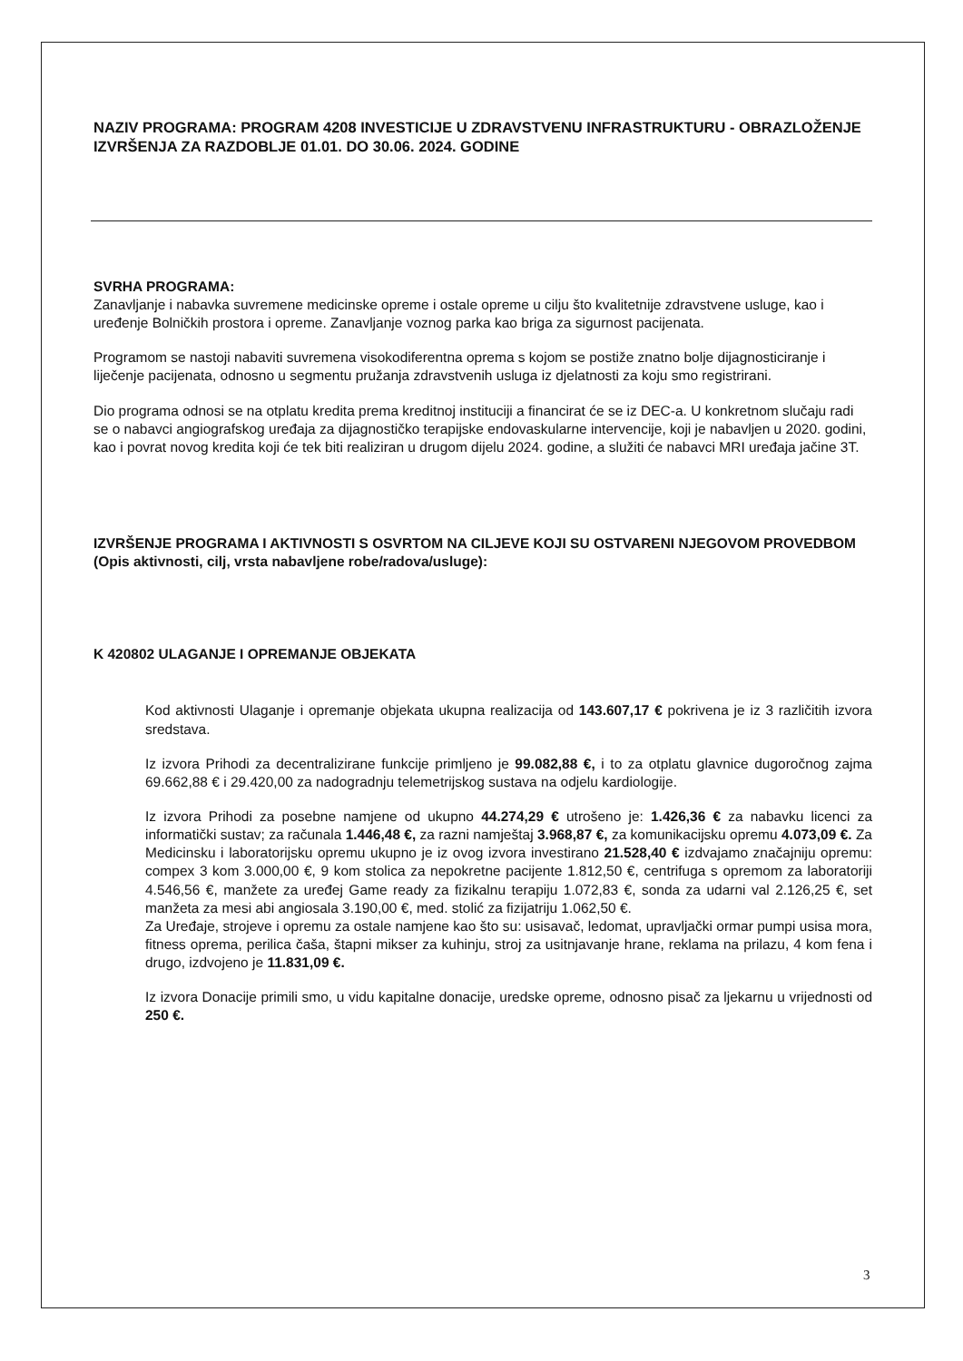NAZIV PROGRAMA: PROGRAM 4208 INVESTICIJE U ZDRAVSTVENU INFRASTRUKTURU - OBRAZLOŽENJE IZVRŠENJA ZA RAZDOBLJE 01.01. DO 30.06. 2024. GODINE
SVRHA PROGRAMA:
Zanavljanje i nabavka suvremene medicinske opreme i ostale opreme u cilju što kvalitetnije zdravstvene usluge, kao i uređenje Bolničkih prostora i opreme. Zanavljanje voznog parka kao briga za sigurnost pacijenata.
Programom se nastoji nabaviti suvremena visokodiferentna oprema s kojom se postiže znatno bolje dijagnosticiranje i liječenje pacijenata, odnosno u segmentu pružanja zdravstvenih usluga iz djelatnosti za koju smo registrirani.
Dio programa odnosi se na otplatu kredita prema kreditnoj instituciji a financirat će se iz DEC-a. U konkretnom slučaju radi se o nabavci angiografskog uređaja za dijagnostičko terapijske endovaskularne intervencije, koji je nabavljen u 2020. godini, kao i povrat novog kredita koji će tek biti realiziran u drugom dijelu 2024. godine, a služiti će nabavci MRI uređaja jačine 3T.
IZVRŠENJE PROGRAMA I AKTIVNOSTI S OSVRTOM NA CILJEVE KOJI SU OSTVARENI NJEGOVOM PROVEDBOM (Opis aktivnosti, cilj, vrsta nabavljene robe/radova/usluge):
K 420802 ULAGANJE I OPREMANJE OBJEKATA
Kod aktivnosti Ulaganje i opremanje objekata ukupna realizacija od 143.607,17 € pokrivena je iz 3 različitih izvora sredstava.
Iz izvora Prihodi za decentralizirane funkcije primljeno je 99.082,88 €, i to za otplatu glavnice dugoročnog zajma 69.662,88 € i 29.420,00 za nadogradnju telemetrijskog sustava na odjelu kardiologije.
Iz izvora Prihodi za posebne namjene od ukupno 44.274,29 € utrošeno je: 1.426,36 € za nabavku licenci za informatički sustav; za računala 1.446,48 €, za razni namještaj 3.968,87 €, za komunikacijsku opremu 4.073,09 €. Za Medicinsku i laboratorijsku opremu ukupno je iz ovog izvora investirano 21.528,40 € izdvajamo značajniju opremu: compex 3 kom 3.000,00 €, 9 kom stolica za nepokretne pacijente 1.812,50 €, centrifuga s opremom za laboratoriji 4.546,56 €, manžete za uređej Game ready za fizikalnu terapiju 1.072,83 €, sonda za udarni val 2.126,25 €, set manžeta za mesi abi angiosala 3.190,00 €, med. stolić za fizijatriju 1.062,50 €.
Za Uređaje, strojeve i opremu za ostale namjene kao što su: usisavač, ledomat, upravljački ormar pumpi usisa mora, fitness oprema, perilica čaša, štapni mikser za kuhinju, stroj za usitnjavanje hrane, reklama na prilazu, 4 kom fena i drugo, izdvojeno je 11.831,09 €.
Iz izvora Donacije primili smo, u vidu kapitalne donacije, uredske opreme, odnosno pisač za ljekarnu u vrijednosti od 250 €.
3